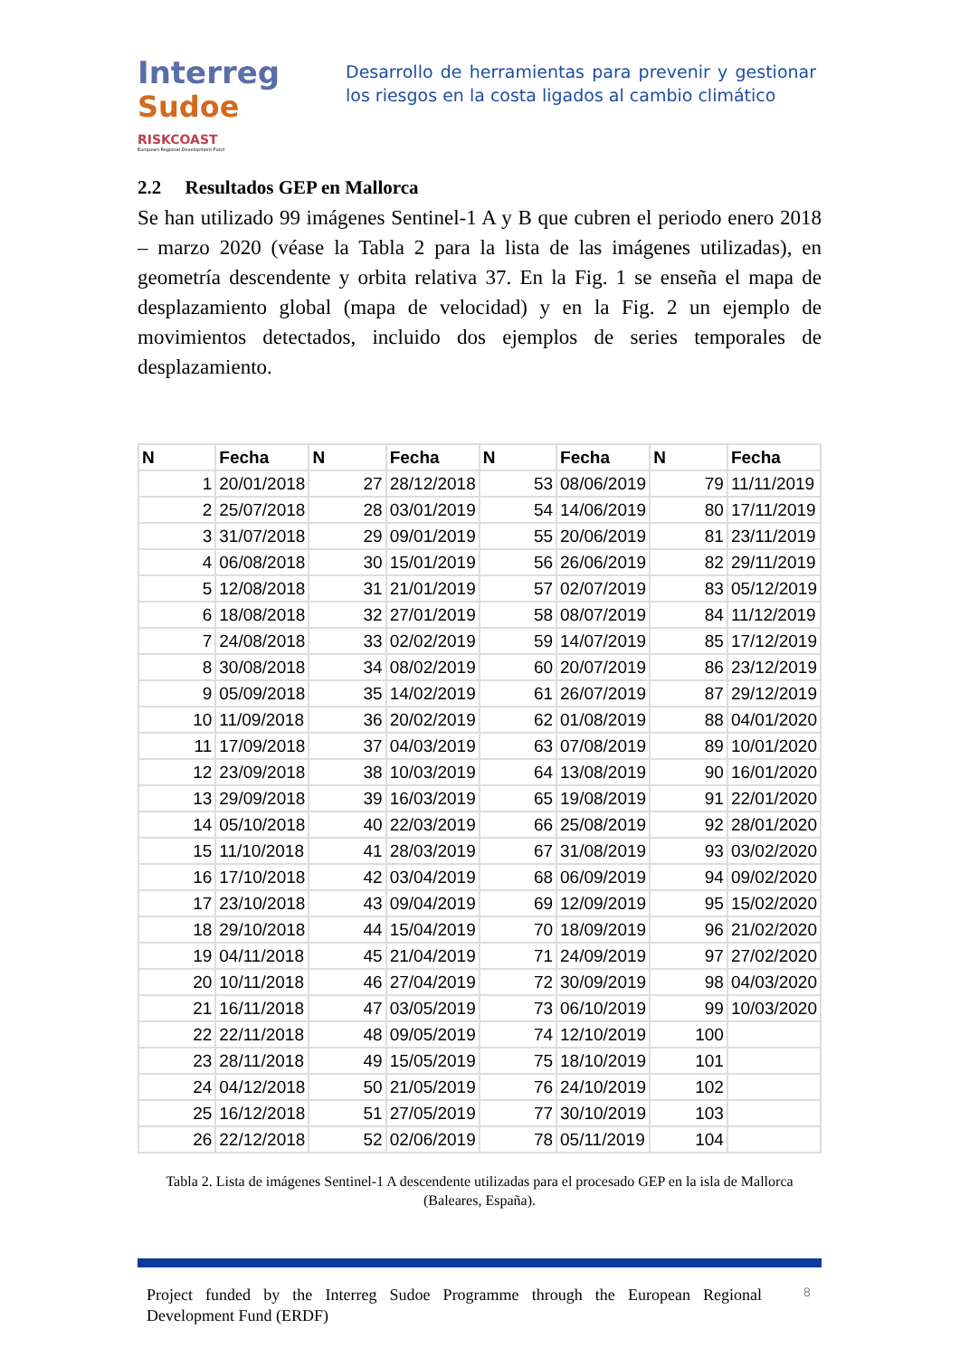Interreg
Sudoe
RISKCOAST
European Regional Development Fund
Desarrollo de herramientas para prevenir y gestionar los riesgos en la costa ligados al cambio climático
2.2 Resultados GEP en Mallorca
Se han utilizado 99 imágenes Sentinel-1 A y B que cubren el periodo enero 2018 – marzo 2020 (véase la Tabla 2 para la lista de las imágenes utilizadas), en geometría descendente y orbita relativa 37. En la Fig. 1 se enseña el mapa de desplazamiento global (mapa de velocidad) y en la Fig. 2 un ejemplo de movimientos detectados, incluido dos ejemplos de series temporales de desplazamiento.
| N | Fecha | N | Fecha | N | Fecha | N | Fecha |
| --- | --- | --- | --- | --- | --- | --- | --- |
| 1 | 20/01/2018 | 27 | 28/12/2018 | 53 | 08/06/2019 | 79 | 11/11/2019 |
| 2 | 25/07/2018 | 28 | 03/01/2019 | 54 | 14/06/2019 | 80 | 17/11/2019 |
| 3 | 31/07/2018 | 29 | 09/01/2019 | 55 | 20/06/2019 | 81 | 23/11/2019 |
| 4 | 06/08/2018 | 30 | 15/01/2019 | 56 | 26/06/2019 | 82 | 29/11/2019 |
| 5 | 12/08/2018 | 31 | 21/01/2019 | 57 | 02/07/2019 | 83 | 05/12/2019 |
| 6 | 18/08/2018 | 32 | 27/01/2019 | 58 | 08/07/2019 | 84 | 11/12/2019 |
| 7 | 24/08/2018 | 33 | 02/02/2019 | 59 | 14/07/2019 | 85 | 17/12/2019 |
| 8 | 30/08/2018 | 34 | 08/02/2019 | 60 | 20/07/2019 | 86 | 23/12/2019 |
| 9 | 05/09/2018 | 35 | 14/02/2019 | 61 | 26/07/2019 | 87 | 29/12/2019 |
| 10 | 11/09/2018 | 36 | 20/02/2019 | 62 | 01/08/2019 | 88 | 04/01/2020 |
| 11 | 17/09/2018 | 37 | 04/03/2019 | 63 | 07/08/2019 | 89 | 10/01/2020 |
| 12 | 23/09/2018 | 38 | 10/03/2019 | 64 | 13/08/2019 | 90 | 16/01/2020 |
| 13 | 29/09/2018 | 39 | 16/03/2019 | 65 | 19/08/2019 | 91 | 22/01/2020 |
| 14 | 05/10/2018 | 40 | 22/03/2019 | 66 | 25/08/2019 | 92 | 28/01/2020 |
| 15 | 11/10/2018 | 41 | 28/03/2019 | 67 | 31/08/2019 | 93 | 03/02/2020 |
| 16 | 17/10/2018 | 42 | 03/04/2019 | 68 | 06/09/2019 | 94 | 09/02/2020 |
| 17 | 23/10/2018 | 43 | 09/04/2019 | 69 | 12/09/2019 | 95 | 15/02/2020 |
| 18 | 29/10/2018 | 44 | 15/04/2019 | 70 | 18/09/2019 | 96 | 21/02/2020 |
| 19 | 04/11/2018 | 45 | 21/04/2019 | 71 | 24/09/2019 | 97 | 27/02/2020 |
| 20 | 10/11/2018 | 46 | 27/04/2019 | 72 | 30/09/2019 | 98 | 04/03/2020 |
| 21 | 16/11/2018 | 47 | 03/05/2019 | 73 | 06/10/2019 | 99 | 10/03/2020 |
| 22 | 22/11/2018 | 48 | 09/05/2019 | 74 | 12/10/2019 | 100 | |
| 23 | 28/11/2018 | 49 | 15/05/2019 | 75 | 18/10/2019 | 101 | |
| 24 | 04/12/2018 | 50 | 21/05/2019 | 76 | 24/10/2019 | 102 | |
| 25 | 16/12/2018 | 51 | 27/05/2019 | 77 | 30/10/2019 | 103 | |
| 26 | 22/12/2018 | 52 | 02/06/2019 | 78 | 05/11/2019 | 104 | |
Tabla 2. Lista de imágenes Sentinel-1 A descendente utilizadas para el procesado GEP en la isla de Mallorca (Baleares, España).
Project funded by the Interreg Sudoe Programme through the European Regional Development Fund (ERDF)
8